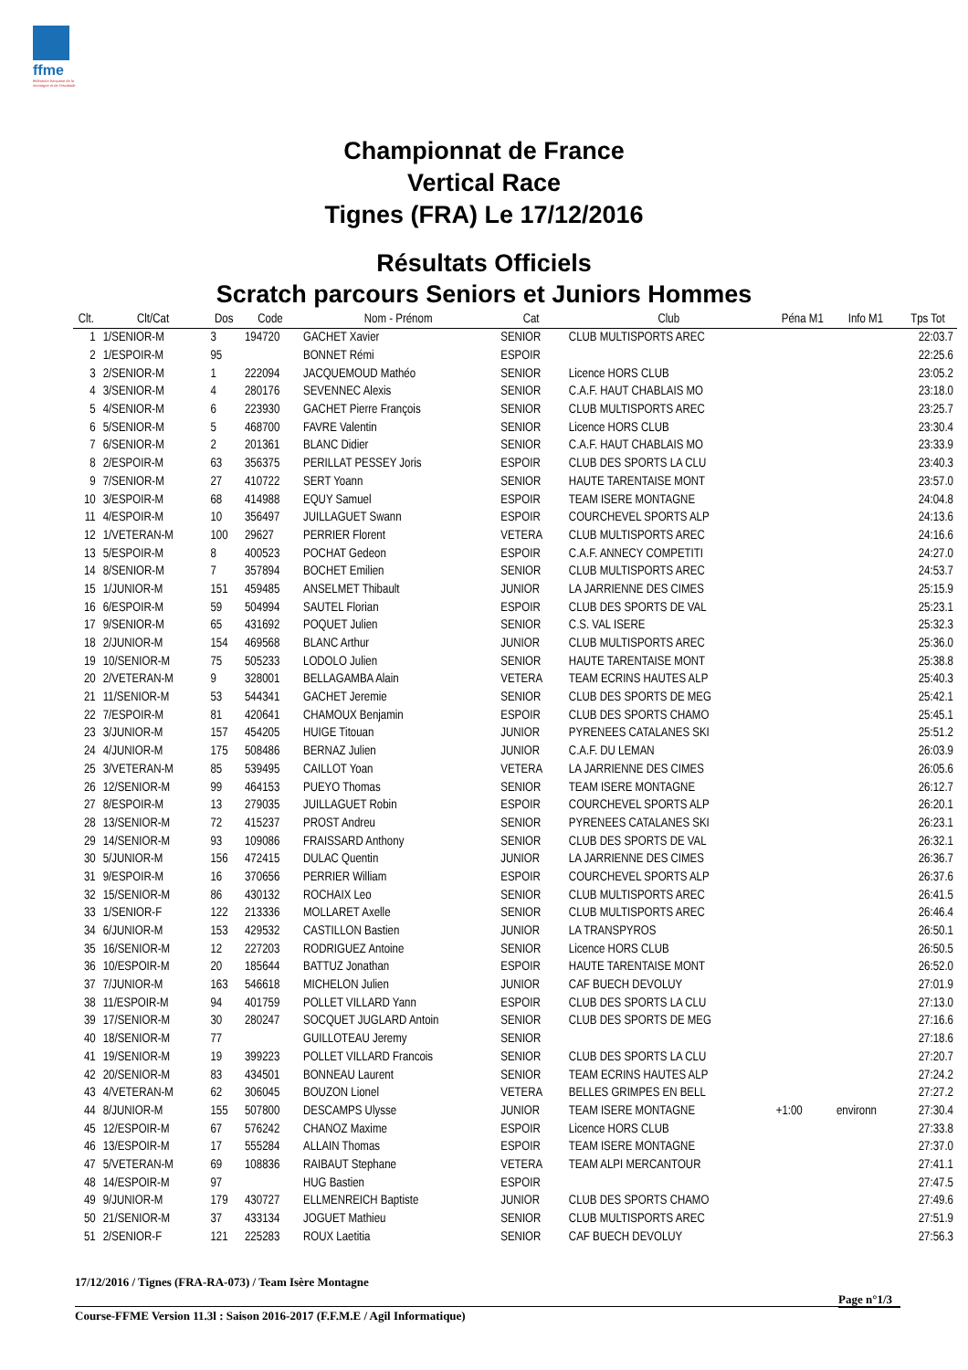ffme
fédération française de la montagne et de l'escalade
Championnat de France
Vertical Race
Tignes (FRA) Le 17/12/2016
Résultats Officiels
Scratch parcours Seniors et Juniors Hommes
| Clt. | Clt/Cat | Dos | Code | Nom - Prénom | Cat | Club | Péna M1 | Info M1 | Tps Tot |
| --- | --- | --- | --- | --- | --- | --- | --- | --- | --- |
| 1 | 1/SENIOR-M | 3 | 194720 | GACHET Xavier | SENIOR | CLUB MULTISPORTS AREC | | | 22:03.7 |
| 2 | 1/ESPOIR-M | 95 | | BONNET Rémi | ESPOIR | | | | 22:25.6 |
| 3 | 2/SENIOR-M | 1 | 222094 | JACQUEMOUD Mathéo | SENIOR | Licence HORS CLUB | | | 23:05.2 |
| 4 | 3/SENIOR-M | 4 | 280176 | SEVENNEC Alexis | SENIOR | C.A.F. HAUT CHABLAIS MO | | | 23:18.0 |
| 5 | 4/SENIOR-M | 6 | 223930 | GACHET Pierre François | SENIOR | CLUB MULTISPORTS AREC | | | 23:25.7 |
| 6 | 5/SENIOR-M | 5 | 468700 | FAVRE Valentin | SENIOR | Licence HORS CLUB | | | 23:30.4 |
| 7 | 6/SENIOR-M | 2 | 201361 | BLANC Didier | SENIOR | C.A.F. HAUT CHABLAIS MO | | | 23:33.9 |
| 8 | 2/ESPOIR-M | 63 | 356375 | PERILLAT PESSEY Joris | ESPOIR | CLUB DES SPORTS LA CLU | | | 23:40.3 |
| 9 | 7/SENIOR-M | 27 | 410722 | SERT Yoann | SENIOR | HAUTE TARENTAISE MONT | | | 23:57.0 |
| 10 | 3/ESPOIR-M | 68 | 414988 | EQUY Samuel | ESPOIR | TEAM ISERE MONTAGNE | | | 24:04.8 |
| 11 | 4/ESPOIR-M | 10 | 356497 | JUILLAGUET Swann | ESPOIR | COURCHEVEL SPORTS ALP | | | 24:13.6 |
| 12 | 1/VETERAN-M | 100 | 29627 | PERRIER Florent | VETERA | CLUB MULTISPORTS AREC | | | 24:16.6 |
| 13 | 5/ESPOIR-M | 8 | 400523 | POCHAT Gedeon | ESPOIR | C.A.F. ANNECY COMPETITI | | | 24:27.0 |
| 14 | 8/SENIOR-M | 7 | 357894 | BOCHET Emilien | SENIOR | CLUB MULTISPORTS AREC | | | 24:53.7 |
| 15 | 1/JUNIOR-M | 151 | 459485 | ANSELMET Thibault | JUNIOR | LA JARRIENNE DES CIMES | | | 25:15.9 |
| 16 | 6/ESPOIR-M | 59 | 504994 | SAUTEL Florian | ESPOIR | CLUB DES SPORTS DE VAL | | | 25:23.1 |
| 17 | 9/SENIOR-M | 65 | 431692 | POQUET Julien | SENIOR | C.S. VAL ISERE | | | 25:32.3 |
| 18 | 2/JUNIOR-M | 154 | 469568 | BLANC Arthur | JUNIOR | CLUB MULTISPORTS AREC | | | 25:36.0 |
| 19 | 10/SENIOR-M | 75 | 505233 | LODOLO Julien | SENIOR | HAUTE TARENTAISE MONT | | | 25:38.8 |
| 20 | 2/VETERAN-M | 9 | 328001 | BELLAGAMBA Alain | VETERA | TEAM ECRINS HAUTES ALP | | | 25:40.3 |
| 21 | 11/SENIOR-M | 53 | 544341 | GACHET Jeremie | SENIOR | CLUB DES SPORTS DE MEG | | | 25:42.1 |
| 22 | 7/ESPOIR-M | 81 | 420641 | CHAMOUX Benjamin | ESPOIR | CLUB DES SPORTS CHAMO | | | 25:45.1 |
| 23 | 3/JUNIOR-M | 157 | 454205 | HUIGE Titouan | JUNIOR | PYRENEES CATALANES SKI | | | 25:51.2 |
| 24 | 4/JUNIOR-M | 175 | 508486 | BERNAZ Julien | JUNIOR | C.A.F. DU LEMAN | | | 26:03.9 |
| 25 | 3/VETERAN-M | 85 | 539495 | CAILLOT Yoan | VETERA | LA JARRIENNE DES CIMES | | | 26:05.6 |
| 26 | 12/SENIOR-M | 99 | 464153 | PUEYO Thomas | SENIOR | TEAM ISERE MONTAGNE | | | 26:12.7 |
| 27 | 8/ESPOIR-M | 13 | 279035 | JUILLAGUET Robin | ESPOIR | COURCHEVEL SPORTS ALP | | | 26:20.1 |
| 28 | 13/SENIOR-M | 72 | 415237 | PROST Andreu | SENIOR | PYRENEES CATALANES SKI | | | 26:23.1 |
| 29 | 14/SENIOR-M | 93 | 109086 | FRAISSARD Anthony | SENIOR | CLUB DES SPORTS DE VAL | | | 26:32.1 |
| 30 | 5/JUNIOR-M | 156 | 472415 | DULAC Quentin | JUNIOR | LA JARRIENNE DES CIMES | | | 26:36.7 |
| 31 | 9/ESPOIR-M | 16 | 370656 | PERRIER William | ESPOIR | COURCHEVEL SPORTS ALP | | | 26:37.6 |
| 32 | 15/SENIOR-M | 86 | 430132 | ROCHAIX Leo | SENIOR | CLUB MULTISPORTS AREC | | | 26:41.5 |
| 33 | 1/SENIOR-F | 122 | 213336 | MOLLARET Axelle | SENIOR | CLUB MULTISPORTS AREC | | | 26:46.4 |
| 34 | 6/JUNIOR-M | 153 | 429532 | CASTILLON Bastien | JUNIOR | LA TRANSPYROS | | | 26:50.1 |
| 35 | 16/SENIOR-M | 12 | 227203 | RODRIGUEZ Antoine | SENIOR | Licence HORS CLUB | | | 26:50.5 |
| 36 | 10/ESPOIR-M | 20 | 185644 | BATTUZ Jonathan | ESPOIR | HAUTE TARENTAISE MONT | | | 26:52.0 |
| 37 | 7/JUNIOR-M | 163 | 546618 | MICHELON Julien | JUNIOR | CAF BUECH DEVOLUY | | | 27:01.9 |
| 38 | 11/ESPOIR-M | 94 | 401759 | POLLET VILLARD Yann | ESPOIR | CLUB DES SPORTS LA CLU | | | 27:13.0 |
| 39 | 17/SENIOR-M | 30 | 280247 | SOCQUET JUGLARD Antoin | SENIOR | CLUB DES SPORTS DE MEG | | | 27:16.6 |
| 40 | 18/SENIOR-M | 77 | | GUILLOTEAU Jeremy | SENIOR | | | | 27:18.6 |
| 41 | 19/SENIOR-M | 19 | 399223 | POLLET VILLARD Francois | SENIOR | CLUB DES SPORTS LA CLU | | | 27:20.7 |
| 42 | 20/SENIOR-M | 83 | 434501 | BONNEAU Laurent | SENIOR | TEAM ECRINS HAUTES ALP | | | 27:24.2 |
| 43 | 4/VETERAN-M | 62 | 306045 | BOUZON Lionel | VETERA | BELLES GRIMPES EN BELL | | | 27:27.2 |
| 44 | 8/JUNIOR-M | 155 | 507800 | DESCAMPS Ulysse | JUNIOR | TEAM ISERE MONTAGNE | +1:00 | environn | 27:30.4 |
| 45 | 12/ESPOIR-M | 67 | 576242 | CHANOZ Maxime | ESPOIR | Licence HORS CLUB | | | 27:33.8 |
| 46 | 13/ESPOIR-M | 17 | 555284 | ALLAIN Thomas | ESPOIR | TEAM ISERE MONTAGNE | | | 27:37.0 |
| 47 | 5/VETERAN-M | 69 | 108836 | RAIBAUT Stephane | VETERA | TEAM ALPI MERCANTOUR | | | 27:41.1 |
| 48 | 14/ESPOIR-M | 97 | | HUG Bastien | ESPOIR | | | | 27:47.5 |
| 49 | 9/JUNIOR-M | 179 | 430727 | ELLMENREICH Baptiste | JUNIOR | CLUB DES SPORTS CHAMO | | | 27:49.6 |
| 50 | 21/SENIOR-M | 37 | 433134 | JOGUET Mathieu | SENIOR | CLUB MULTISPORTS AREC | | | 27:51.9 |
| 51 | 2/SENIOR-F | 121 | 225283 | ROUX Laetitia | SENIOR | CAF BUECH DEVOLUY | | | 27:56.3 |
17/12/2016 / Tignes (FRA-RA-073) / Team Isère Montagne
Page n°1/3
Course-FFME Version 11.3l : Saison 2016-2017 (F.F.M.E / Agil Informatique)